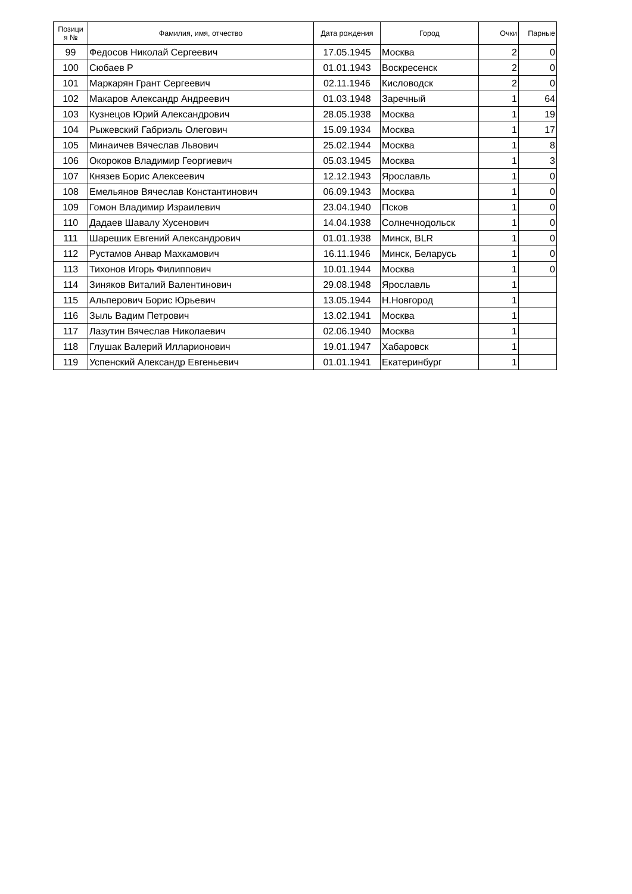| Позици я № | Фамилия, имя, отчество | Дата рождения | Город | Очки | Парные |
| --- | --- | --- | --- | --- | --- |
| 99 | Федосов Николай Сергеевич | 17.05.1945 | Москва | 2 | 0 |
| 100 | Сюбаев Р | 01.01.1943 | Воскресенск | 2 | 0 |
| 101 | Маркарян Грант Сергеевич | 02.11.1946 | Кисловодск | 2 | 0 |
| 102 | Макаров Александр Андреевич | 01.03.1948 | Заречный | 1 | 64 |
| 103 | Кузнецов Юрий Александрович | 28.05.1938 | Москва | 1 | 19 |
| 104 | Рыжевский Габриэль Олегович | 15.09.1934 | Москва | 1 | 17 |
| 105 | Минаичев Вячеслав Львович | 25.02.1944 | Москва | 1 | 8 |
| 106 | Окороков Владимир Георгиевич | 05.03.1945 | Москва | 1 | 3 |
| 107 | Князев Борис Алексеевич | 12.12.1943 | Ярославль | 1 | 0 |
| 108 | Емельянов Вячеслав Константинович | 06.09.1943 | Москва | 1 | 0 |
| 109 | Гомон Владимир Израилевич | 23.04.1940 | Псков | 1 | 0 |
| 110 | Дадаев Шавалу Хусенович | 14.04.1938 | Солнечнодольск | 1 | 0 |
| 111 | Шарешик Евгений Александрович | 01.01.1938 | Минск, BLR | 1 | 0 |
| 112 | Рустамов Анвар Махкамович | 16.11.1946 | Минск, Беларусь | 1 | 0 |
| 113 | Тихонов Игорь Филиппович | 10.01.1944 | Москва | 1 | 0 |
| 114 | Зиняков Виталий Валентинович | 29.08.1948 | Ярославль | 1 | |
| 115 | Альперович Борис Юрьевич | 13.05.1944 | Н.Новгород | 1 | |
| 116 | Зыль Вадим Петрович | 13.02.1941 | Москва | 1 | |
| 117 | Лазутин Вячеслав Николаевич | 02.06.1940 | Москва | 1 | |
| 118 | Глушак Валерий Илларионович | 19.01.1947 | Хабаровск | 1 | |
| 119 | Успенский Александр Евгеньевич | 01.01.1941 | Екатеринбург | 1 | |